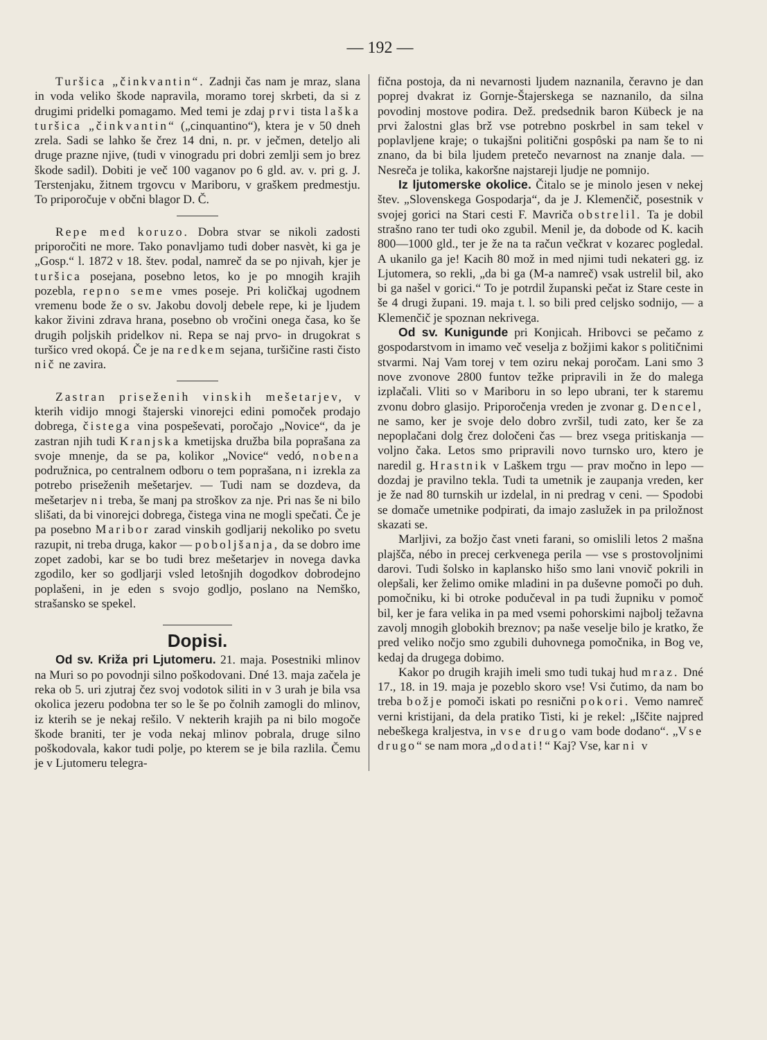— 192 —
Turšica „činkvantin“. Zadnji čas nam je mraz, slana in voda veliko škode napravila, moramo torej skrbeti, da si z drugimi pridelki pomagamo. Med temi je zdaj prvi tista laška turšica „činkvantin“ („cinquantino“), ktera je v 50 dneh zrela. Sadi se lahko še črez 14 dni, n. pr. v ječmen, deteljo ali druge prazne njive, (tudi v vinogradu pri dobri zemlji sem jo brez škode sadil). Dobiti je več 100 vaganov po 6 gld. av. v. pri g. J. Terstenjaku, žitnem trgovcu v Mariboru, v graškem predmestju. To priporočuje v občni blagor D. Č.
Repe med koruzo. Dobra stvar se nikoli zadosti priporočiti ne more. Tako ponavljamo tudi dober nasvèt, ki ga je „Gosp.“ l. 1872 v 18. štev. podal, namreč da se po njivah, kjer je turšica posejana, posebno letos, ko je po mnogih krajih pozebla, repno seme vmes poseje. Pri količkaj ugodnem vremenu bode že o sv. Jakobu dovolj debele repe, ki je ljudem kakor živini zdrava hrana, posebno ob vročini onega časa, ko še drugih poljskih pridelkov ni. Repa se naj prvo- in drugokrat s turšico vred okopá. Če je na redkem sejana, turšičine rasti čisto nič ne zavira.
Zastran priseženih vinskih mešetarjev, v kterih vidijo mnogi štajerski vinorejci edini pomoček prodajo dobrega, čistega vina pospeševati, poročajo „Novice“, da je zastran njih tudi Kranjska kmetijska družba bila poprašana za svoje mnenje, da se pa, kolikor „Novice“ vedó, nobena podružnica, po centralnem odboru o tem poprašana, ni izrekla za potrebo priseženih mešetarjev. — Tudi nam se dozdeva, da mešetarjev ni treba, še manj pa stroškov za nje. Pri nas še ni bilo slišati, da bi vinorejci dobrega, čistega vina ne mogli spečati. Če je pa posebno Maribor zarad vinskih godljarij nekoliko po svetu razupit, ni treba druga, kakor — poboljšanja, da se dobro ime zopet zadobi, kar se bo tudi brez mešetarjev in novega davka zgodilo, ker so godljarji vsled letošnjih dogodkov dobrodejno poplašeni, in je eden s svojo godljo, poslano na Nemško, strašansko se spekel.
Dopisi.
Od sv. Križa pri Ljutomeru. 21. maja. Posestniki mlinov na Muri so po povodnji silno poškodovani. Dné 13. maja začela je reka ob 5. uri zjutraj čez svoj vodotok siliti in v 3 urah je bila vsa okolica jezeru podobna ter so le še po čolnih zamogli do mlinov, iz kterih se je nekaj rešilo. V nekterih krajih pa ni bilo mogoče škode braniti, ter je voda nekaj mlinov pobrala, druge silno poškodovala, kakor tudi polje, po kterem se je bila razlila. Čemu je v Ljutomeru telegra-
fična postoja, da ni nevarnosti ljudem naznanila, čeravno je dan poprej dvakrat iz Gornje-Štajerskega se naznanilo, da silna povodinj mostove podira. Dež. predsednik baron Kübeck je na prvi žalostni glas brž vse potrebno poskrbel in sam tekel v poplavljene kraje; o tukajšni politični gospôski pa nam še to ni znano, da bi bila ljudem pretečo nevarnost na znanje dala. — Nesreča je tolika, kakoršne najstareji ljudje ne pomnijo.
Iz ljutomerske okolice. Čitalo se je minolo jesen v nekej štev. „Slovenskega Gospodarja“, da je J. Klemenčič, posestnik v svojej gorici na Stari cesti F. Mavriča obstrelil. Ta je dobil strašno rano ter tudi oko zgubil. Menil je, da dobode od K. kacih 800—1000 gld., ter je že na ta račun večkrat v kozarec pogledal. A ukanilo ga je! Kacih 80 mož in med njimi tudi nekateri gg. iz Ljutomera, so rekli, „da bi ga (M-a namreč) vsak ustrelil bil, ako bi ga našel v gorici.“ To je potrdil županski pečat iz Stare ceste in še 4 drugi župani. 19. maja t. l. so bili pred celjsko sodnijo, — a Klemenčič je spoznan nekrivega.
Od sv. Kunigunde pri Konjicah. Hribovci se pečamo z gospodarstvom in imamo več veselja z božjimi kakor s političnimi stvarmi. Naj Vam torej v tem oziru nekaj poročam. Lani smo 3 nove zvonove 2800 funtov težke pripravili in že do malega izplačali. Vliti so v Mariboru in so lepo ubrani, ter k staremu zvonu dobro glasijo. Priporočenja vreden je zvonar g. Dencel, ne samo, ker je svoje delo dobro zvršil, tudi zato, ker še za nepoplačani dolg črez določeni čas — brez vsega pritiskanja — voljno čaka. Letos smo pripravili novo turnsko uro, ktero je naredil g. Hrastnik v Laškem trgu — prav močno in lepo — dozdaj je pravilno tekla. Tudi ta umetnik je zaupanja vreden, ker je že nad 80 turnskih ur izdelal, in ni predrag v ceni. — Spodobi se domače umetnike podpirati, da imajo zaslužek in pa priložnost skazati se.
Marljivi, za božjo čast vneti farani, so omislili letos 2 mašna plajšča, nébo in precej cerkvenega perila — vse s prostovoljnimi darovi. Tudi šolsko in kaplansko hišo smo lani vnovič pokrili in olepšali, ker želimo omike mladini in pa duševne pomoči po duh. pomočniku, ki bi otroke podučeval in pa tudi župniku v pomoč bil, ker je fara velika in pa med vsemi pohorskimi najbolj težavna zavolj mnogih globokih breznov; pa naše veselje bilo je kratko, že pred veliko nočjo smo zgubili duhovnega pomočnika, in Bog ve, kedaj da drugega dobimo.
Kakor po drugih krajih imeli smo tudi tukaj hud mraz. Dné 17., 18. in 19. maja je pozeblo skoro vse! Vsi čutimo, da nam bo treba božje pomoči iskati po resnični pokori. Vemo namreč verni kristijani, da dela pratiko Tisti, ki je rekel: „Iščite najpred nebeškega kraljestva, in vse drugo vam bode dodano“. „Vse drugo“ se nam mora „dodati!“ Kaj? Vse, kar ni v